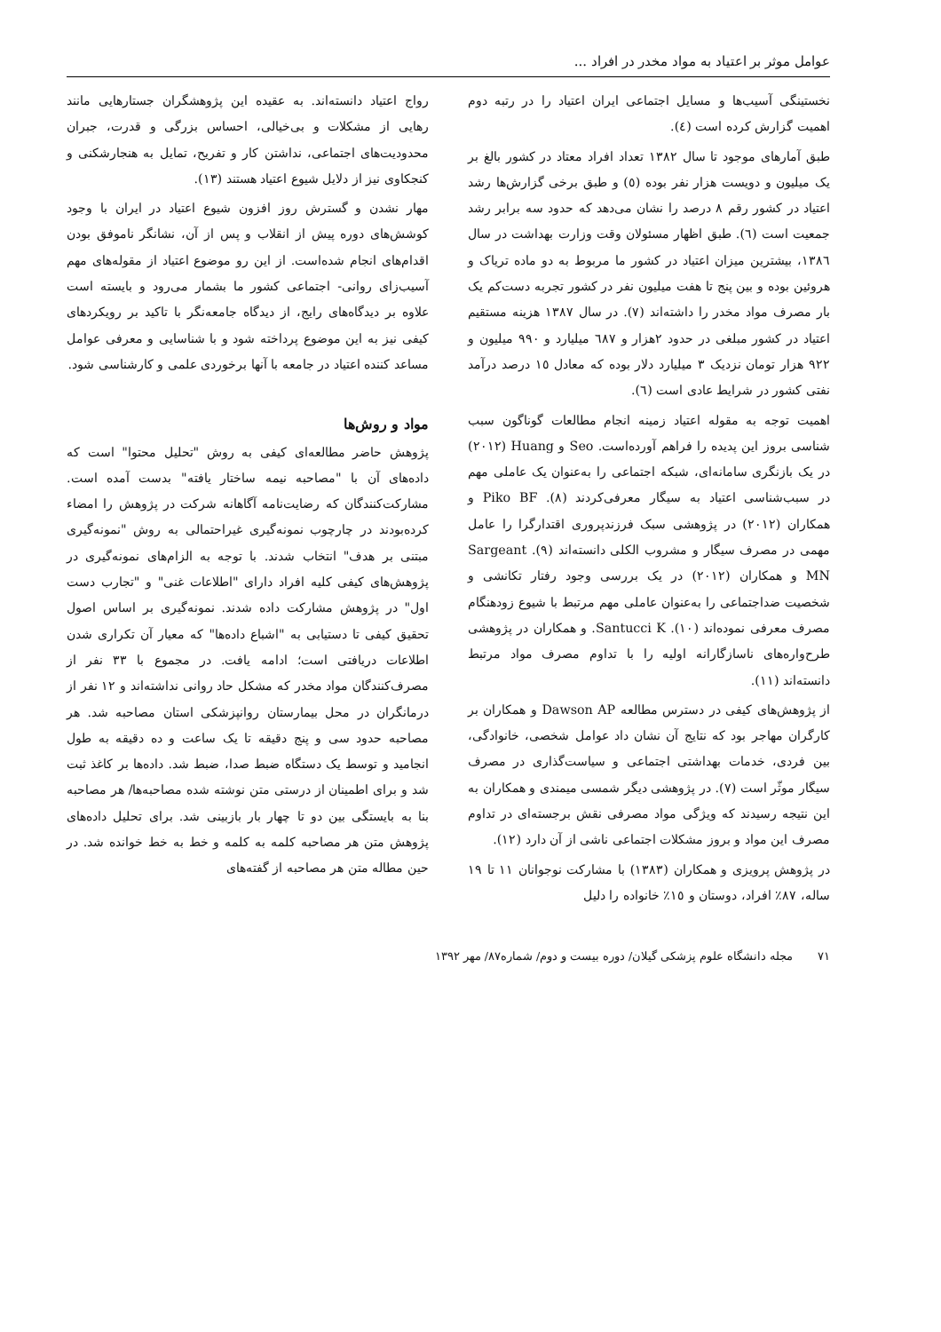عوامل موثر بر اعتیاد به مواد مخدر در افراد ...
نخستینگی آسیب‌ها و مسایل اجتماعی ایران اعتیاد را در رتبه دوم اهمیت گزارش کرده است (٤).
طبق آمارهای موجود تا سال ١٣٨٢ تعداد افراد معتاد در کشور بالغ بر یک میلیون و دویست هزار نفر بوده (٥) و طبق برخی گزارش‌ها رشد اعتیاد در کشور رقم ٨ درصد را نشان می‌دهد که حدود سه برابر رشد جمعیت است (٦). طبق اظهار مسئولان وقت وزارت بهداشت در سال ١٣٨٦، بیشترین میزان اعتیاد در کشور ما مربوط به دو ماده تریاک و هروئین بوده و بین پنج تا هفت میلیون نفر در کشور تجربه دست‌کم یک بار مصرف مواد مخدر را داشته‌اند (٧). در سال ١٣٨٧ هزینه مستقیم اعتیاد در کشور مبلغی در حدود ٢هزار و ٦٨٧ میلیارد و ٩٩٠ میلیون و ٩٢٢ هزار تومان نزدیک ٣ میلیارد دلار بوده که معادل ١٥ درصد درآمد نفتی کشور در شرایط عادی است (٦).
اهمیت توجه به مقوله اعتیاد زمینه انجام مطالعات گوناگون سبب شناسی بروز این پدیده را فراهم آورده‌است. Seo و Huang (٢٠١٢) در یک بازنگری سامانه‌ای، شبکه اجتماعی را به‌عنوان یک عاملی مهم در سبب‌شناسی اعتیاد به سیگار معرفی‌کردند (٨). Piko BF و همکاران (٢٠١٢) در پژوهشی سبک فرزندپروری اقتدارگرا را عامل مهمی در مصرف سیگار و مشروب الکلی دانسته‌اند (٩). Sargeant MN و همکاران (٢٠١٢) در یک بررسی وجود رفتار تکانشی و شخصیت ضداجتماعی را به‌عنوان عاملی مهم مرتبط با شیوع زودهنگام مصرف معرفی نموده‌اند (١٠). Santucci K. و همکاران در پژوهشی طرح‌واره‌های ناسازگارانه اولیه را با تداوم مصرف مواد مرتبط دانسته‌اند (١١).
از پژوهش‌های کیفی در دسترس مطالعه Dawson AP و همکاران بر کارگران مهاجر بود که نتایج آن نشان داد عوامل شخصی، خانوادگی، بین فردی، خدمات بهداشتی اجتماعی و سیاست‌گذاری در مصرف سیگار موثّر است (٧). در پژوهشی دیگر شمسی میمندی و همکاران به این نتیجه رسیدند که ویژگی مواد مصرفی نقش برجسته‌ای در تداوم مصرف این مواد و بروز مشکلات اجتماعی ناشی از آن دارد (١٢).
در پژوهش پرویزی و همکاران (١٣٨٣) با مشارکت نوجوانان ١١ تا ١٩ ساله، ٨٧٪ افراد، دوستان و ١٥٪ خانواده را دلیل
رواج اعتیاد دانسته‌اند. به عقیده این پژوهشگران جستارهایی مانند رهایی از مشکلات و بی‌خیالی، احساس بزرگی و قدرت، جبران محدودیت‌های اجتماعی، نداشتن کار و تفریح، تمایل به هنجارشکنی و کنجکاوی نیز از دلایل شیوع اعتیاد هستند (١٣).
مهار نشدن و گسترش روز افزون شیوع اعتیاد در ایران با وجود کوشش‌های دوره پیش از انقلاب و پس از آن، نشانگر ناموفق بودن اقدام‌های انجام شده‌است. از این رو موضوع اعتیاد از مقوله‌های مهم آسیب‌زای روانی- اجتماعی کشور ما بشمار می‌رود و بایسته است علاوه بر دیدگاه‌های رایج، از دیدگاه جامعه‌نگر با تاکید بر رویکردهای کیفی نیز به این موضوع پرداخته شود و با شناسایی و معرفی عوامل مساعد کننده اعتیاد در جامعه با آنها برخوردی علمی و کارشناسی شود.
مواد و روش‌ها
پژوهش حاضر مطالعه‌ای کیفی به روش "تحلیل محتوا" است که داده‌های آن با "مصاحبه نیمه ساختار یافته" بدست آمده است. مشارکت‌کنندگان که رضایت‌نامه آگاهانه شرکت در پژوهش را امضاء کرده‌بودند در چارچوب نمونه‌گیری غیراحتمالی به روش "نمونه‌گیری مبتنی بر هدف" انتخاب شدند. با توجه به الزام‌های نمونه‌گیری در پژوهش‌های کیفی کلیه افراد دارای "اطلاعات غنی" و "تجارب دست اول" در پژوهش مشارکت داده شدند. نمونه‌گیری بر اساس اصول تحقیق کیفی تا دستیابی به "اشباع داده‌ها" که معیار آن تکراری شدن اطلاعات دریافتی است؛ ادامه یافت. در مجموع با ٣٣ نفر از مصرف‌کنندگان مواد مخدر که مشکل حاد روانی نداشته‌اند و ١٢ نفر از درمانگران در محل بیمارستان روانپزشکی استان مصاحبه شد. هر مصاحبه حدود سی و پنج دقیقه تا یک ساعت و ده دقیقه به طول انجامید و توسط یک دستگاه ضبط صدا، ضبط شد. داده‌ها بر کاغذ ثبت شد و برای اطمینان از درستی متن نوشته شده مصاحبه‌ها/ هر مصاحبه بنا به بایستگی بین دو تا چهار بار بازبینی شد. برای تحلیل داده‌های پژوهش متن هر مصاحبه کلمه به کلمه و خط به خط خوانده شد. در حین مطاله متن هر مصاحبه از گفته‌های
٧١ مجله دانشگاه علوم پزشکی گیلان/ دوره بیست و دوم/ شماره٨٧/ مهر ١٣٩٢